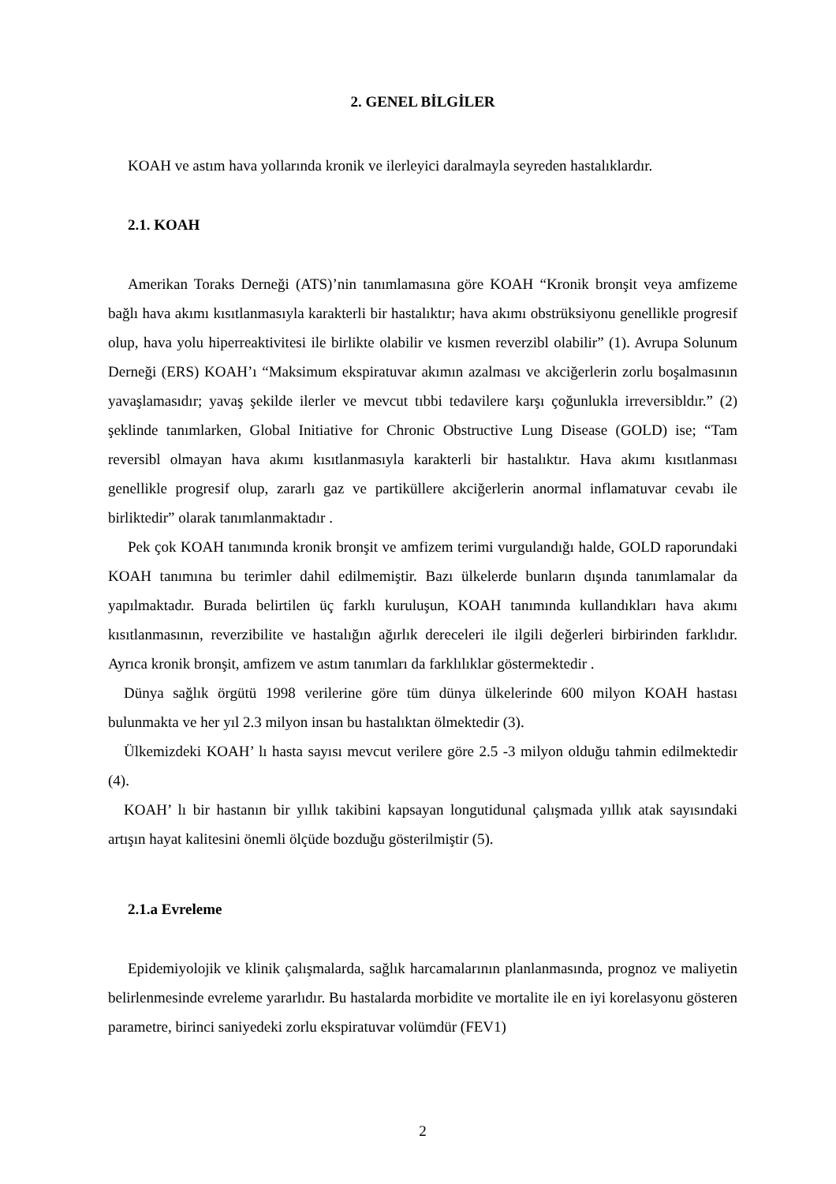2. GENEL BİLGİLER
KOAH ve astım hava yollarında kronik ve ilerleyici daralmayla seyreden hastalıklardır.
2.1. KOAH
Amerikan Toraks Derneği (ATS)’nin tanımlamasına göre KOAH “Kronik bronşit veya amfizeme bağlı hava akımı kısıtlanmasıyla karakterli bir hastalıktır; hava akımı obstrüksiyonu genellikle progresif olup, hava yolu hiperreaktivitesi ile birlikte olabilir ve kısmen reverzibl olabilir” (1). Avrupa Solunum Derneği (ERS) KOAH’ı “Maksimum ekspiratuvar akımın azalması ve akciğerlerin zorlu boşalmasının yavaşlamasıdır; yavaş şekilde ilerler ve mevcut tıbbi tedavilere karşı çoğunlukla irreversibldır.” (2) şeklinde tanımlarken, Global Initiative for Chronic Obstructive Lung Disease (GOLD) ise; “Tam reversibl olmayan hava akımı kısıtlanmasıyla karakterli bir hastalıktır. Hava akımı kısıtlanması genellikle progresif olup, zararlı gaz ve partiküllere akciğerlerin anormal inflamatuvar cevabı ile birliktedir” olarak tanımlanmaktadır .
Pek çok KOAH tanımında kronik bronşit ve amfizem terimi vurgulandığı halde, GOLD raporundaki KOAH tanımına bu terimler dahil edilmemiştir. Bazı ülkelerde bunların dışında tanımlamalar da yapılmaktadır. Burada belirtilen üç farklı kuruluşun, KOAH tanımında kullandıkları hava akımı kısıtlanmasının, reverzibilite ve hastalığın ağırlık dereceleri ile ilgili değerleri birbirinden farklıdır. Ayrıca kronik bronşit, amfizem ve astım tanımları da farklılıklar göstermektedir .
Dünya sağlık örgütü 1998 verilerine göre tüm dünya ülkelerinde 600 milyon KOAH hastası bulunmakta ve her yıl 2.3 milyon insan bu hastalıktan ölmektedir (3).
Ülkemizdeki KOAH’ lı hasta sayısı mevcut verilere göre 2.5 -3 milyon olduğu tahmin edilmektedir (4).
KOAH’ lı bir hastanın bir yıllık takibini kapsayan longutidunal çalışmada yıllık atak sayısındaki artışın hayat kalitesini önemli ölçüde bozduğu gösterilmiştir (5).
2.1.a Evreleme
Epidemiyolojik ve klinik çalışmalarda, sağlık harcamalarının planlanmasında, prognoz ve maliyetin belirlenmesinde evreleme yararlıdır. Bu hastalarda morbidite ve mortalite ile en iyi korelasyonu gösteren parametre, birinci saniyedeki zorlu ekspiratuvar volümdür (FEV1)
2